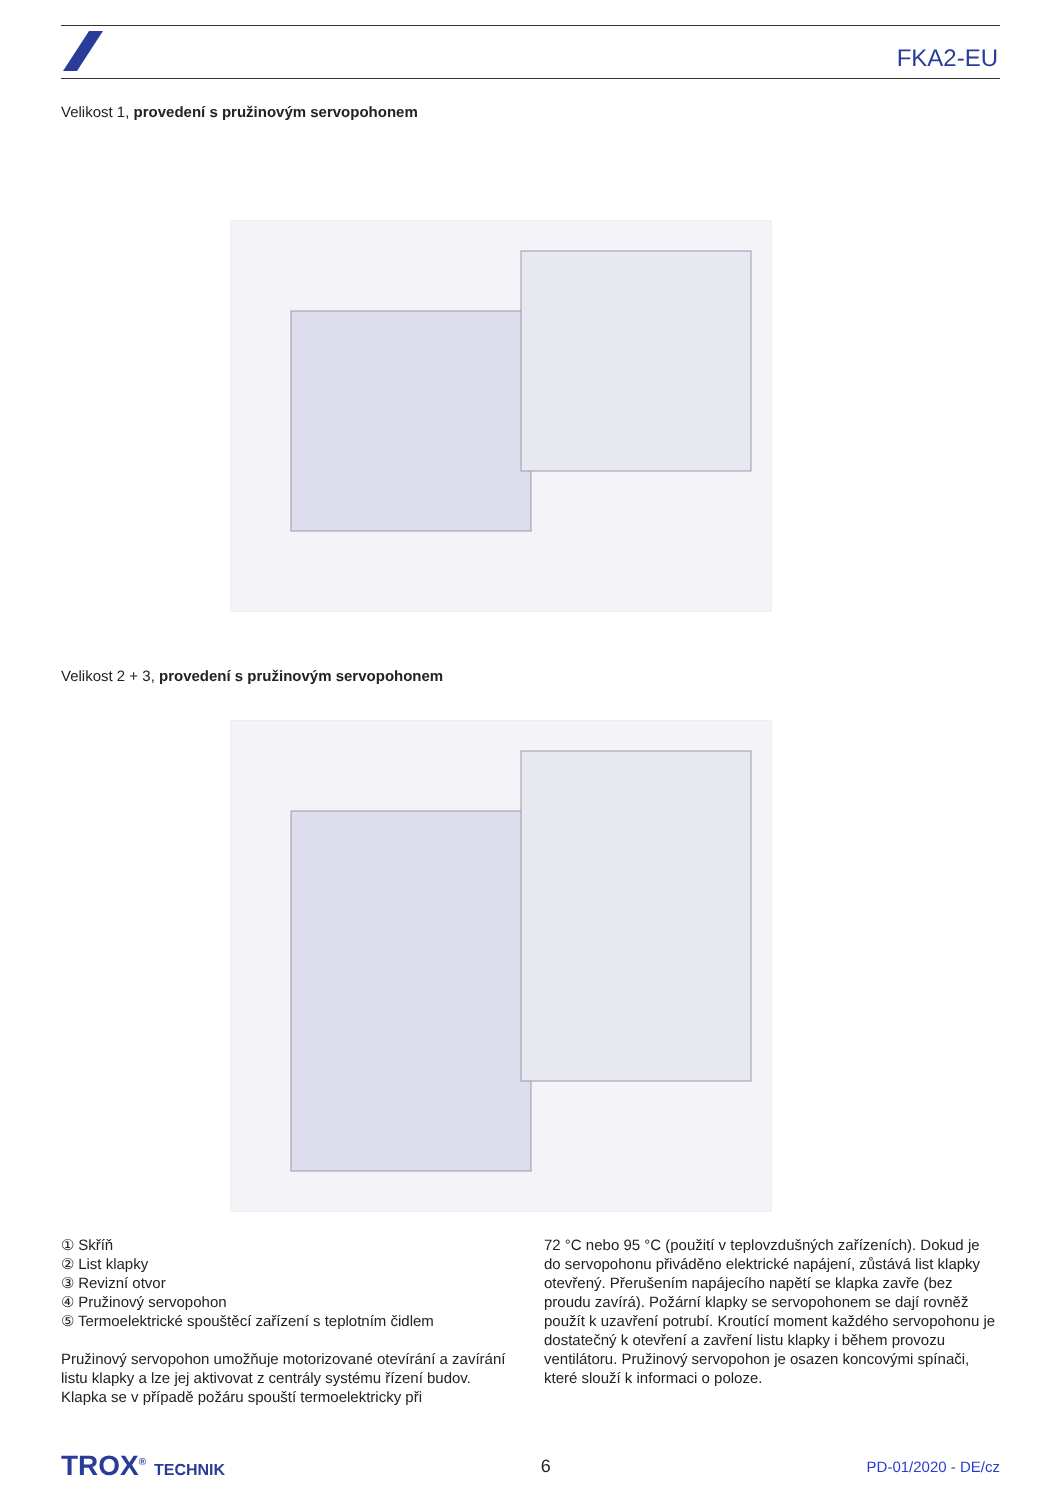FKA2-EU
Velikost 1, provedení s pružinovým servopohonem
Velikost 2 + 3, provedení s pružinovým servopohonem
① Skříň
② List klapky
③ Revizní otvor
④ Pružinový servopohon
⑤ Termoelektrické spouštěcí zařízení s teplotním čidlem
Pružinový servopohon umožňuje motorizované otevírání a zavírání listu klapky a lze jej aktivovat z centrály systému řízení budov. Klapka se v případě požáru spouští termoelektricky při
72 °C nebo 95 °C (použití v teplovzdušných zařízeních). Dokud je do servopohonu přiváděno elektrické napájení, zůstává list klapky otevřený. Přerušením napájecího napětí se klapka zavře (bez proudu zavírá). Požární klapky se servopohonem se dají rovněž použít k uzavření potrubí. Kroutící moment každého servopohonu je dostatečný k otevření a zavření listu klapky i během provozu ventilátoru. Pružinový servopohon je osazen koncovými spínači, které slouží k informaci o poloze.
TROX<sup>®</sup> TECHNIK 6 PD-01/2020 - DE/cz